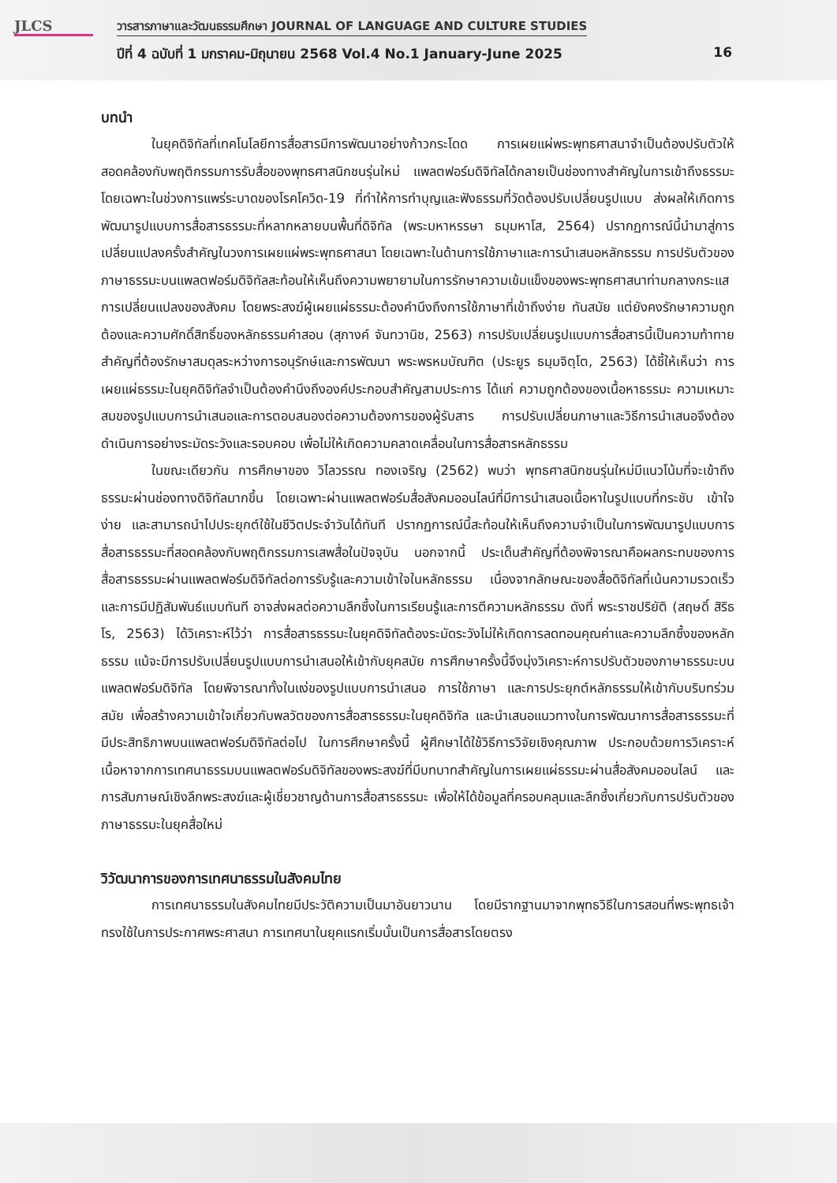JLCS
วารสารภาษาและวัฒนธรรมศึกษา JOURNAL OF LANGUAGE AND CULTURE STUDIES
ปีที่ 4 ฉบับที่ 1 มกราคม-มิถุนายน 2568 Vol.4 No.1 January-June 2025 16
บทนำ
ในยุคดิจิทัลที่เทคโนโลยีการสื่อสารมีการพัฒนาอย่างก้าวกระโดด การเผยแผ่พระพุทธศาสนาจำเป็นต้องปรับตัวให้สอดคล้องกับพฤติกรรมการรับสื่อของพุทธศาสนิกชนรุ่นใหม่ แพลตฟอร์มดิจิทัลได้กลายเป็นช่องทางสำคัญในการเข้าถึงธรรมะ โดยเฉพาะในช่วงการแพร่ระบาดของโรคโควิด-19 ที่ทำให้การทำบุญและฟังธรรมที่วัดต้องปรับเปลี่ยนรูปแบบ ส่งผลให้เกิดการพัฒนารูปแบบการสื่อสารธรรมะที่หลากหลายบนพื้นที่ดิจิทัล (พระมหาหรรษา ธมฺมหาโส, 2564) ปรากฏการณ์นี้นำมาสู่การเปลี่ยนแปลงครั้งสำคัญในวงการเผยแผ่พระพุทธศาสนา โดยเฉพาะในด้านการใช้ภาษาและการนำเสนอหลักธรรม การปรับตัวของภาษาธรรมะบนแพลตฟอร์มดิจิทัลสะท้อนให้เห็นถึงความพยายามในการรักษาความเข้มแข็งของพระพุทธศาสนาท่ามกลางกระแสการเปลี่ยนแปลงของสังคม โดยพระสงฆ์ผู้เผยแผ่ธรรมะต้องคำนึงถึงการใช้ภาษาที่เข้าถึงง่าย ทันสมัย แต่ยังคงรักษาความถูกต้องและความศักดิ์สิทธิ์ของหลักธรรมคำสอน (สุภางค์ จันทวานิช, 2563) การปรับเปลี่ยนรูปแบบการสื่อสารนี้เป็นความท้าทายสำคัญที่ต้องรักษาสมดุลระหว่างการอนุรักษ์และการพัฒนา พระพรหมบัณฑิต (ประยูร ธมฺมจิตฺโต, 2563) ได้ชี้ให้เห็นว่า การเผยแผ่ธรรมะในยุคดิจิทัลจำเป็นต้องคำนึงถึงองค์ประกอบสำคัญสามประการ ได้แก่ ความถูกต้องของเนื้อหาธรรมะ ความเหมาะสมของรูปแบบการนำเสนอและการตอบสนองต่อความต้องการของผู้รับสาร การปรับเปลี่ยนภาษาและวิธีการนำเสนอจึงต้องดำเนินการอย่างระมัดระวังและรอบคอบ เพื่อไม่ให้เกิดความคลาดเคลื่อนในการสื่อสารหลักธรรม
ในขณะเดียวกัน การศึกษาของ วิไลวรรณ ทองเจริญ (2562) พบว่า พุทธศาสนิกชนรุ่นใหม่มีแนวโน้มที่จะเข้าถึงธรรมะผ่านช่องทางดิจิทัลมากขึ้น โดยเฉพาะผ่านแพลตฟอร์มสื่อสังคมออนไลน์ที่มีการนำเสนอเนื้อหาในรูปแบบที่กระชับ เข้าใจง่าย และสามารถนำไปประยุกต์ใช้ในชีวิตประจำวันได้ทันที ปรากฏการณ์นี้สะท้อนให้เห็นถึงความจำเป็นในการพัฒนารูปแบบการสื่อสารธรรมะที่สอดคล้องกับพฤติกรรมการเสพสื่อในปัจจุบัน นอกจากนี้ ประเด็นสำคัญที่ต้องพิจารณาคือผลกระทบของการสื่อสารธรรมะผ่านแพลตฟอร์มดิจิทัลต่อการรับรู้และความเข้าใจในหลักธรรม เนื่องจากลักษณะของสื่อดิจิทัลที่เน้นความรวดเร็วและการมีปฏิสัมพันธ์แบบทันที อาจส่งผลต่อความลึกซึ้งในการเรียนรู้และการตีความหลักธรรม ดังที่ พระราชปริยัติ (สฤษดิ์ สิริธโร, 2563) ได้วิเคราะห์ไว้ว่า การสื่อสารธรรมะในยุคดิจิทัลต้องระมัดระวังไม่ให้เกิดการลดทอนคุณค่าและความลึกซึ้งของหลักธรรม แม้จะมีการปรับเปลี่ยนรูปแบบการนำเสนอให้เข้ากับยุคสมัย การศึกษาครั้งนี้จึงมุ่งวิเคราะห์การปรับตัวของภาษาธรรมะบนแพลตฟอร์มดิจิทัล โดยพิจารณาทั้งในแง่ของรูปแบบการนำเสนอ การใช้ภาษา และการประยุกต์หลักธรรมให้เข้ากับบริบทร่วมสมัย เพื่อสร้างความเข้าใจเกี่ยวกับพลวัตของการสื่อสารธรรมะในยุคดิจิทัล และนำเสนอแนวทางในการพัฒนาการสื่อสารธรรมะที่มีประสิทธิภาพบนแพลตฟอร์มดิจิทัลต่อไป ในการศึกษาครั้งนี้ ผู้ศึกษาได้ใช้วิธีการวิจัยเชิงคุณภาพ ประกอบด้วยการวิเคราะห์เนื้อหาจากการเทศนาธรรมบนแพลตฟอร์มดิจิทัลของพระสงฆ์ที่มีบทบาทสำคัญในการเผยแผ่ธรรมะผ่านสื่อสังคมออนไลน์ และการสัมภาษณ์เชิงลึกพระสงฆ์และผู้เชี่ยวชาญด้านการสื่อสารธรรมะ เพื่อให้ได้ข้อมูลที่ครอบคลุมและลึกซึ้งเกี่ยวกับการปรับตัวของภาษาธรรมะในยุคสื่อใหม่
วิวัฒนาการของการเทศนาธรรมในสังคมไทย
การเทศนาธรรมในสังคมไทยมีประวัติความเป็นมาอันยาวนาน โดยมีรากฐานมาจากพุทธวิธีในการสอนที่พระพุทธเจ้าทรงใช้ในการประกาศพระศาสนา การเทศนาในยุคแรกเริ่มนั้นเป็นการสื่อสารโดยตรง